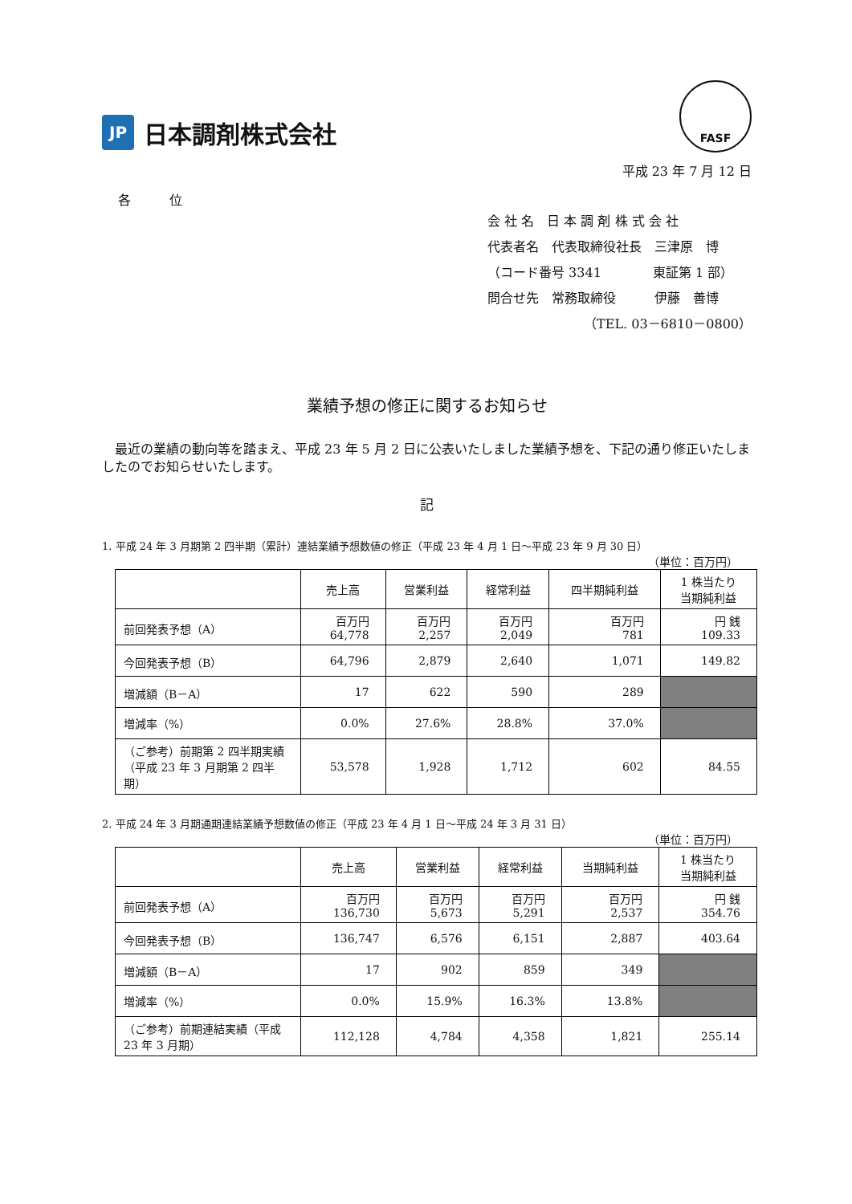JP
日本調剤株式会社
FASF
平成 23 年 7 月 12 日
各　　　位
会 社 名　日 本 調 剤 株 式 会 社
代表者名　代表取締役社長　三津原　博
（コード番号 3341　　　　東証第 1 部）
問合せ先　常務取締役　　　伊藤　善博
（TEL. 03－6810－0800）
業績予想の修正に関するお知らせ
　最近の業績の動向等を踏まえ、平成 23 年 5 月 2 日に公表いたしました業績予想を、下記の通り修正いたしましたのでお知らせいたします。
記
1. 平成 24 年 3 月期第 2 四半期（累計）連結業績予想数値の修正（平成 23 年 4 月 1 日～平成 23 年 9 月 30 日）
（単位：百万円）
| | 売上高 | 営業利益 | 経常利益 | 四半期純利益 | 1 株当たり 当期純利益 |
| --- | --- | --- | --- | --- | --- |
| 前回発表予想（A） | 百万円 64,778 | 百万円 2,257 | 百万円 2,049 | 百万円 781 | 円 銭 109.33 |
| 今回発表予想（B） | 64,796 | 2,879 | 2,640 | 1,071 | 149.82 |
| 増減額（B－A） | 17 | 622 | 590 | 289 | |
| 増減率（%） | 0.0% | 27.6% | 28.8% | 37.0% | |
| （ご参考）前期第 2 四半期実績（平成 23 年 3 月期第 2 四半期） | 53,578 | 1,928 | 1,712 | 602 | 84.55 |
2. 平成 24 年 3 月期通期連結業績予想数値の修正（平成 23 年 4 月 1 日～平成 24 年 3 月 31 日）
（単位：百万円）
| | 売上高 | 営業利益 | 経常利益 | 当期純利益 | 1 株当たり 当期純利益 |
| --- | --- | --- | --- | --- | --- |
| 前回発表予想（A） | 百万円 136,730 | 百万円 5,673 | 百万円 5,291 | 百万円 2,537 | 円 銭 354.76 |
| 今回発表予想（B） | 136,747 | 6,576 | 6,151 | 2,887 | 403.64 |
| 増減額（B－A） | 17 | 902 | 859 | 349 | |
| 増減率（%） | 0.0% | 15.9% | 16.3% | 13.8% | |
| （ご参考）前期連結実績（平成 23 年 3 月期） | 112,128 | 4,784 | 4,358 | 1,821 | 255.14 |